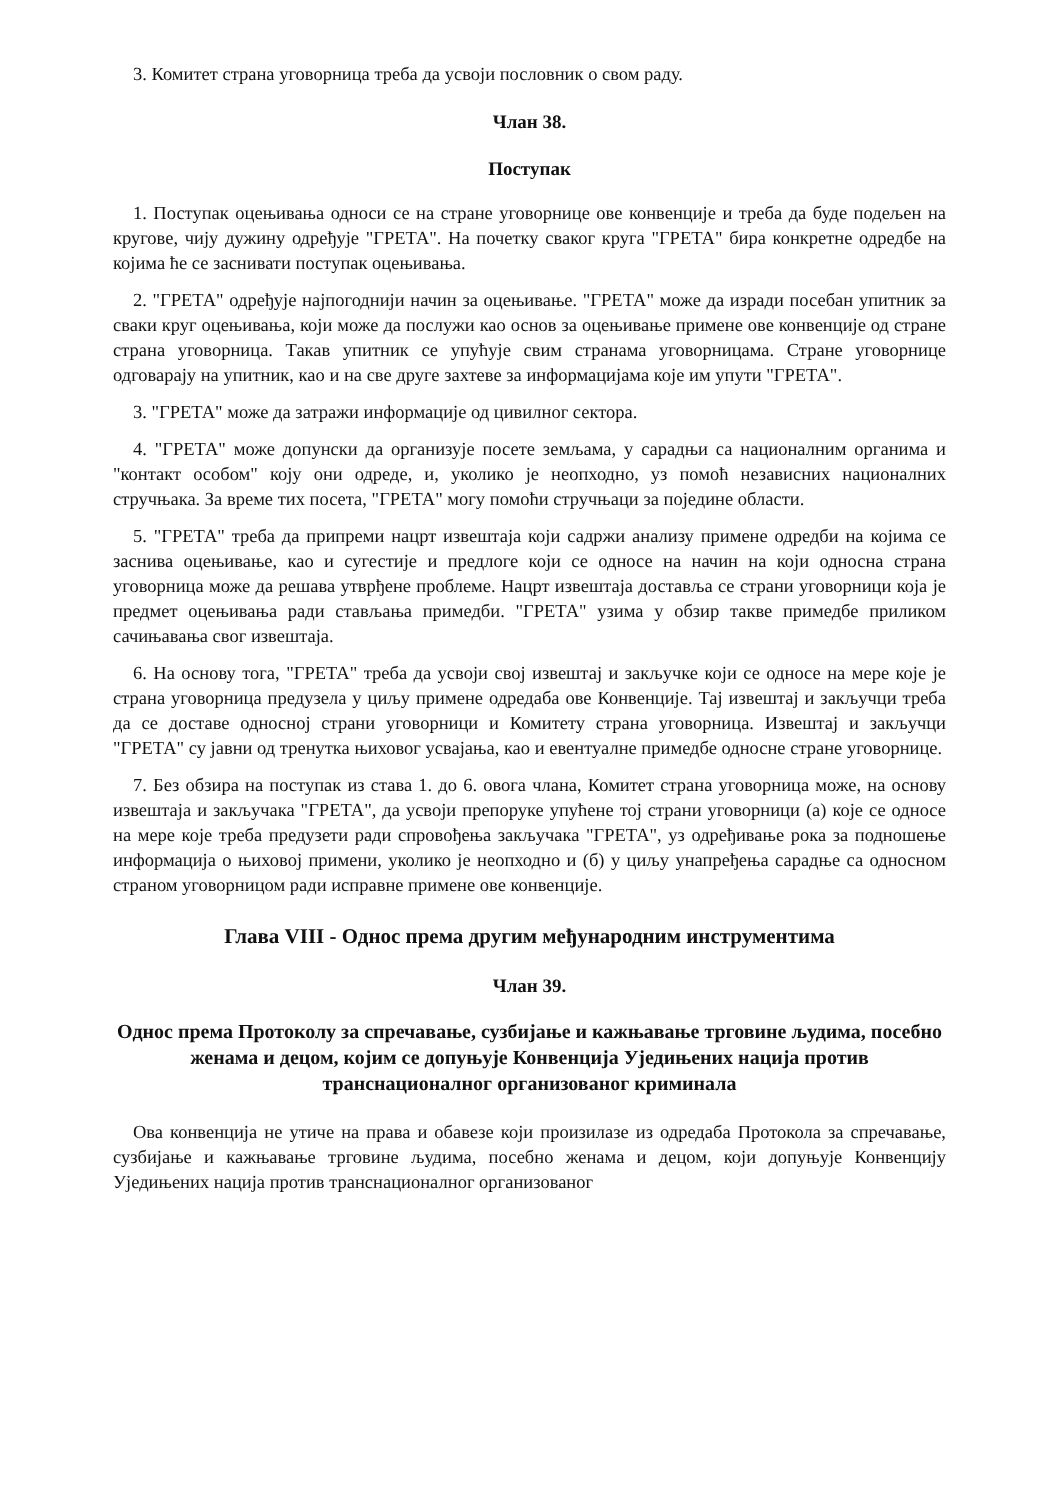3. Комитет страна уговорница треба да усвоји пословник о свом раду.
Члан 38.
Поступак
1. Поступак оцењивања односи се на стране уговорнице ове конвенције и треба да буде подељен на кругове, чију дужину одређује "ГРЕТА". На почетку сваког круга "ГРЕТА" бира конкретне одредбе на којима ће се заснивати поступак оцењивања.
2. "ГРЕТА" одређује најпогоднији начин за оцењивање. "ГРЕТА" може да изради посебан упитник за сваки круг оцењивања, који може да послужи као основ за оцењивање примене ове конвенције од стране страна уговорница. Такав упитник се упућује свим странама уговорницама. Стране уговорнице одговарају на упитник, као и на све друге захтеве за информацијама које им упути "ГРЕТА".
3. "ГРЕТА" може да затражи информације од цивилног сектора.
4. "ГРЕТА" може допунски да организује посете земљама, у сарадњи са националним органима и "контакт особом" коју они одреде, и, уколико је неопходно, уз помоћ независних националних стручњака. За време тих посета, "ГРЕТА" могу помоћи стручњаци за поједине области.
5. "ГРЕТА" треба да припреми нацрт извештаја који садржи анализу примене одредби на којима се заснива оцењивање, као и сугестије и предлоге који се односе на начин на који односна страна уговорница може да решава утврђене проблеме. Нацрт извештаја доставља се страни уговорници која је предмет оцењивања ради стављања примедби. "ГРЕТА" узима у обзир такве примедбе приликом сачињавања свог извештаја.
6. На основу тога, "ГРЕТА" треба да усвоји свој извештај и закључке који се односе на мере које је страна уговорница предузела у циљу примене одредаба ове Конвенције. Тај извештај и закључци треба да се доставе односној страни уговорници и Комитету страна уговорница. Извештај и закључци "ГРЕТА" су јавни од тренутка њиховог усвајања, као и евентуалне примедбе односне стране уговорнице.
7. Без обзира на поступак из става 1. до 6. овога члана, Комитет страна уговорница може, на основу извештаја и закључака "ГРЕТА", да усвоји препоруке упућене тој страни уговорници (а) које се односе на мере које треба предузети ради спровођења закључака "ГРЕТА", уз одређивање рока за подношење информација о њиховој примени, уколико је неопходно и (б) у циљу унапређења сарадње са односном страном уговорницом ради исправне примене ове конвенције.
Глава VIII - Однос према другим међународним инструментима
Члан 39.
Однос према Протоколу за спречавање, сузбијање и кажњавање трговине људима, посебно женама и децом, којим се допуњује Конвенција Уједињених нација против транснационалног организованог криминала
Ова конвенција не утиче на права и обавезе који произилазе из одредаба Протокола за спречавање, сузбијање и кажњавање трговине људима, посебно женама и децом, који допуњује Конвенцију Уједињених нација против транснационалног организованог